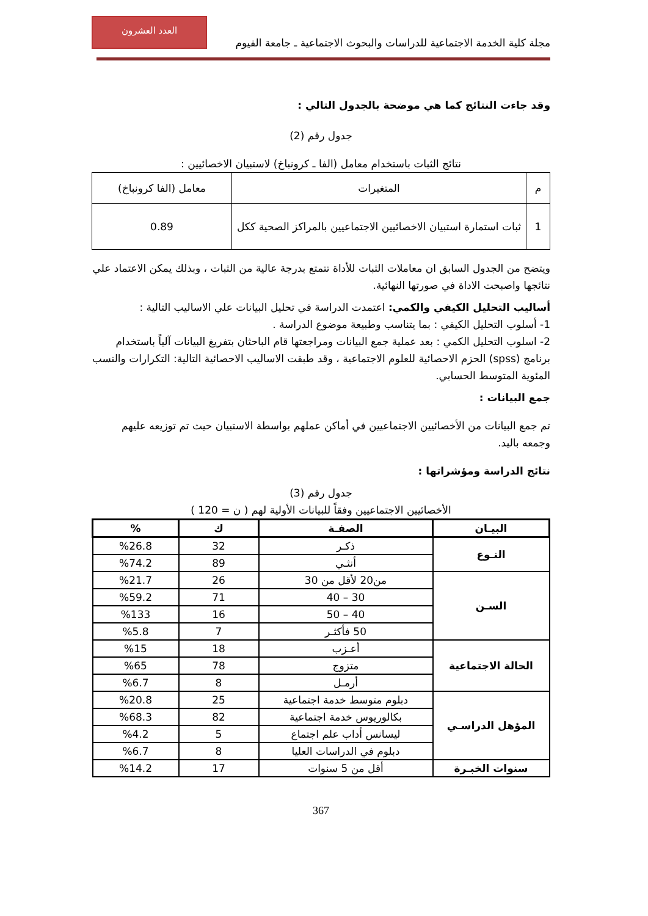العدد العشرون
مجلة كلية الخدمة الاجتماعية للدراسات والبحوث الاجتماعية ـ جامعة الفيوم
وقد جاءت النتائج كما هي موضحة بالجدول التالي :
جدول رقم (2)
نتائج الثبات باستخدام معامل (الفا ـ كرونباخ) لاستبيان الاخصائيين :
| م | المتغيرات | معامل (الفا كرونباخ) |
| --- | --- | --- |
| 1 | ثبات استمارة استبيان الاخصائيين الاجتماعيين بالمراكز الصحية ككل | 0.89 |
ويتضح من الجدول السابق ان معاملات الثبات للأداة تتمتع بدرجة عالية من الثبات ، وبذلك يمكن الاعتماد علي نتائجها واصبحت الاداة في صورتها النهائية.
أساليب التحليل الكيفي والكمي: اعتمدت الدراسة في تحليل البيانات علي الاساليب التالية :
1- أسلوب التحليل الكيفي : بما يتناسب وطبيعة موضوع الدراسة .
2- اسلوب التحليل الكمي : بعد عملية جمع البيانات ومراجعتها قام الباحثان بتفريغ البيانات آلياً باستخدام برنامج (spss) الحزم الاحصائية للعلوم الاجتماعية ، وقد طبقت الاساليب الاحصائية التالية: التكرارات والنسب المئوية المتوسط الحسابي.
جمع البيانات :
تم جمع البيانات من الأخصائيين الاجتماعيين في أماكن عملهم بواسطة الاستبيان حيث تم توزيعه عليهم وجمعه باليد.
نتائج الدراسة ومؤشراتها :
جدول رقم (3)
الأخصائيين الاجتماعيين وفقاً للبيانات الأولية لهم ( ن = 120 )
| البيـان | الصفـة | ك | % |
| --- | --- | --- | --- |
| النـوع | ذكـر | 32 | %26.8 |
| | أنثـي | 89 | %74.2 |
| السـن | من20 لأقل من 30 | 26 | %21.7 |
| | 30 – 40 | 71 | %59.2 |
| | 40 – 50 | 16 | %133 |
| | 50 فأكثـر | 7 | %5.8 |
| الحالة الاجتماعية | أعـزب | 18 | %15 |
| | متزوج | 78 | %65 |
| | أرمـل | 8 | %6.7 |
| المؤهل الدراسـي | دبلوم متوسط خدمة اجتماعية | 25 | %20.8 |
| | بكالوريوس خدمة اجتماعية | 82 | %68.3 |
| | ليسانس أداب علم اجتماع | 5 | %4.2 |
| | دبلوم في الدراسات العليا | 8 | %6.7 |
| سنوات الخبـرة | أقل من 5 سنوات | 17 | %14.2 |
367